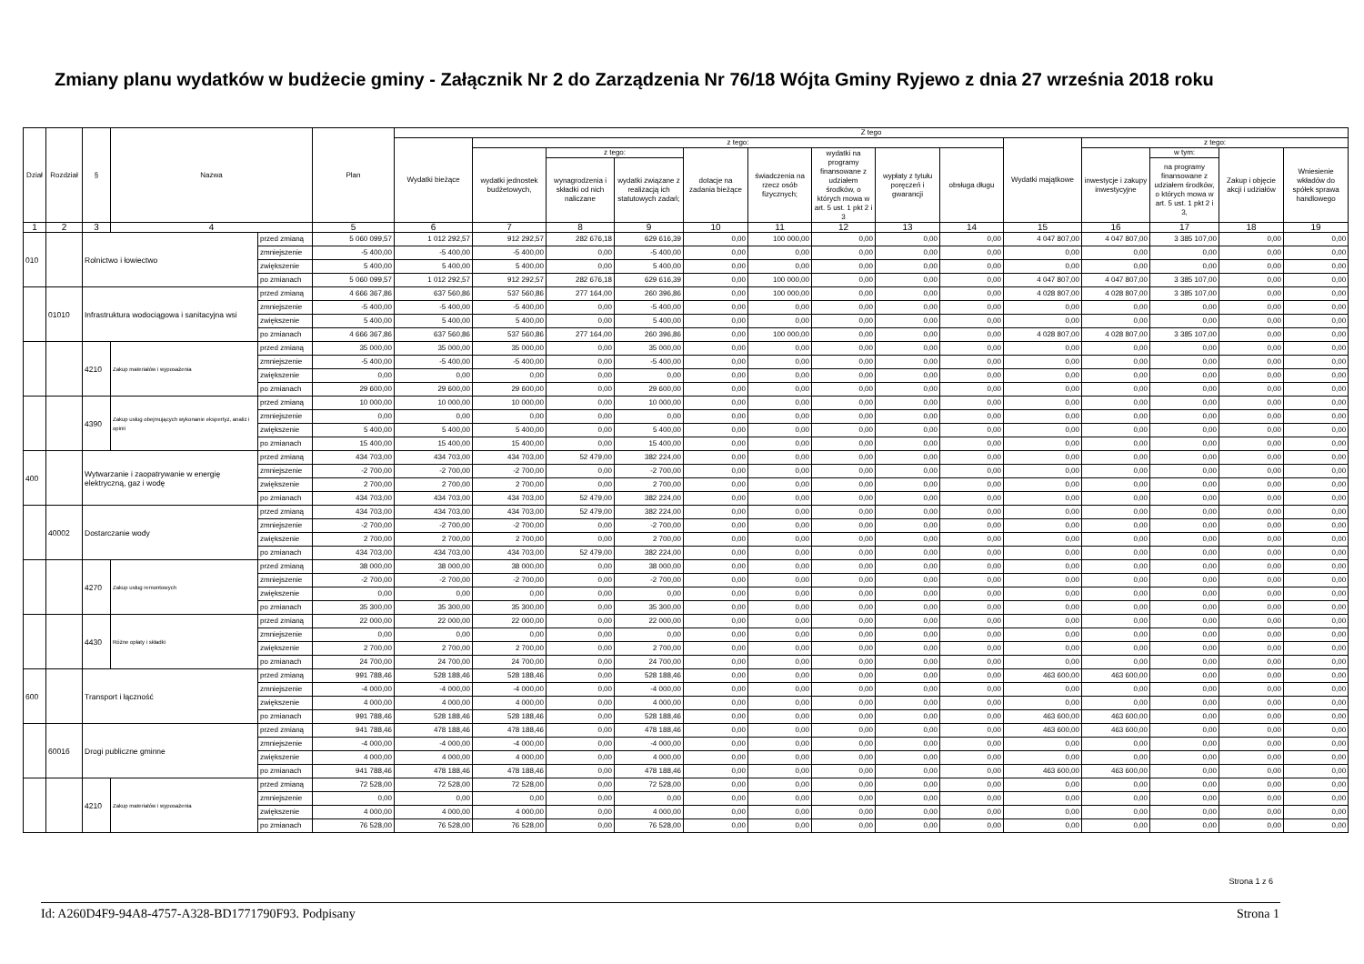Zmiany planu wydatków w budżecie gminy - Załącznik Nr 2 do Zarządzenia Nr 76/18 Wójta Gminy Ryjewo z dnia 27 września 2018 roku
| Dział | Rozdział | § | Nazwa | | Plan | Z tego | | | | | | | | | | | | | |
| --- | --- | --- | --- | --- | --- | --- | --- | --- | --- | --- | --- | --- | --- | --- | --- | --- | --- | --- | --- |
| | | | | | | Wydatki bieżące | z tego: | | | | | | | | Wydatki majątkowe | z tego: | | | |
| | | | | | | | wydatki jednostek budżetowych, | z tego: | | dotacje na zadania bieżące | świadczenia na rzecz osób fizycznych; | wydatki na programy finansowane z udziałem środków, o których mowa w art. 5 ust. 1 pkt 2 i 3 | wypłaty z tytułu poręczeń i gwarancji | obsługa długu | | inwestycje i zakupy inwestycyjne | w tym: | Zakup i objęcie akcji i udziałów | Wniesienie wkładów do spółek sprawa handlowego |
| | | | | | | | | wynagrodzenia i składki od nich naliczane | wydatki związane z realizacją ich statutowych zadań; | | | | | | | | na programy finansowane z udziałem środków, o których mowa w art. 5 ust. 1 pkt 2 i 3, | | |
| 1 | 2 | 3 | 4 | | 5 | 6 | 7 | 8 | 9 | 10 | 11 | 12 | 13 | 14 | 15 | 16 | 17 | 18 | 19 |
| 010 | | Rolnictwo i łowiectwo | | przed zmianą | 5 060 099,57 | 1 012 292,57 | 912 292,57 | 282 676,18 | 629 616,39 | 0,00 | 100 000,00 | 0,00 | 0,00 | 0,00 | 4 047 807,00 | 4 047 807,00 | 3 385 107,00 | 0,00 | 0,00 |
| | | | | zmniejszenie | -5 400,00 | -5 400,00 | -5 400,00 | 0,00 | -5 400,00 | 0,00 | 0,00 | 0,00 | 0,00 | 0,00 | 0,00 | 0,00 | 0,00 | 0,00 | 0,00 |
| | | | | zwiększenie | 5 400,00 | 5 400,00 | 5 400,00 | 0,00 | 5 400,00 | 0,00 | 0,00 | 0,00 | 0,00 | 0,00 | 0,00 | 0,00 | 0,00 | 0,00 | 0,00 |
| | | | | po zmianach | 5 060 099,57 | 1 012 292,57 | 912 292,57 | 282 676,18 | 629 616,39 | 0,00 | 100 000,00 | 0,00 | 0,00 | 0,00 | 4 047 807,00 | 4 047 807,00 | 3 385 107,00 | 0,00 | 0,00 |
| | 01010 | Infrastruktura wodociągowa i sanitacyjna wsi | | przed zmianą | 4 666 367,86 | 637 560,86 | 537 560,86 | 277 164,00 | 260 396,86 | 0,00 | 100 000,00 | 0,00 | 0,00 | 0,00 | 4 028 807,00 | 4 028 807,00 | 3 385 107,00 | 0,00 | 0,00 |
| | | | | zmniejszenie | -5 400,00 | -5 400,00 | -5 400,00 | 0,00 | -5 400,00 | 0,00 | 0,00 | 0,00 | 0,00 | 0,00 | 0,00 | 0,00 | 0,00 | 0,00 | 0,00 |
| | | | | zwiększenie | 5 400,00 | 5 400,00 | 5 400,00 | 0,00 | 5 400,00 | 0,00 | 0,00 | 0,00 | 0,00 | 0,00 | 0,00 | 0,00 | 0,00 | 0,00 | 0,00 |
| | | | | po zmianach | 4 666 367,86 | 637 560,86 | 537 560,86 | 277 164,00 | 260 396,86 | 0,00 | 100 000,00 | 0,00 | 0,00 | 0,00 | 4 028 807,00 | 4 028 807,00 | 3 385 107,00 | 0,00 | 0,00 |
| | | 4210 | Zakup materiałów i wyposażenia | przed zmianą | 35 000,00 | 35 000,00 | 35 000,00 | 0,00 | 35 000,00 | 0,00 | 0,00 | 0,00 | 0,00 | 0,00 | 0,00 | 0,00 | 0,00 | 0,00 | 0,00 |
| | | | | zmniejszenie | -5 400,00 | -5 400,00 | -5 400,00 | 0,00 | -5 400,00 | 0,00 | 0,00 | 0,00 | 0,00 | 0,00 | 0,00 | 0,00 | 0,00 | 0,00 | 0,00 |
| | | | | zwiększenie | 0,00 | 0,00 | 0,00 | 0,00 | 0,00 | 0,00 | 0,00 | 0,00 | 0,00 | 0,00 | 0,00 | 0,00 | 0,00 | 0,00 | 0,00 |
| | | | | po zmianach | 29 600,00 | 29 600,00 | 29 600,00 | 0,00 | 29 600,00 | 0,00 | 0,00 | 0,00 | 0,00 | 0,00 | 0,00 | 0,00 | 0,00 | 0,00 | 0,00 |
| | | 4390 | Zakup usług obejmujących wykonanie ekspertyz, analiz i opinii | przed zmianą | 10 000,00 | 10 000,00 | 10 000,00 | 0,00 | 10 000,00 | 0,00 | 0,00 | 0,00 | 0,00 | 0,00 | 0,00 | 0,00 | 0,00 | 0,00 | 0,00 |
| | | | | zmniejszenie | 0,00 | 0,00 | 0,00 | 0,00 | 0,00 | 0,00 | 0,00 | 0,00 | 0,00 | 0,00 | 0,00 | 0,00 | 0,00 | 0,00 | 0,00 |
| | | | | zwiększenie | 5 400,00 | 5 400,00 | 5 400,00 | 0,00 | 5 400,00 | 0,00 | 0,00 | 0,00 | 0,00 | 0,00 | 0,00 | 0,00 | 0,00 | 0,00 | 0,00 |
| | | | | po zmianach | 15 400,00 | 15 400,00 | 15 400,00 | 0,00 | 15 400,00 | 0,00 | 0,00 | 0,00 | 0,00 | 0,00 | 0,00 | 0,00 | 0,00 | 0,00 | 0,00 |
| 400 | | Wytwarzanie i zaopatrywanie w energię elektryczną, gaz i wodę | | przed zmianą | 434 703,00 | 434 703,00 | 434 703,00 | 52 479,00 | 382 224,00 | 0,00 | 0,00 | 0,00 | 0,00 | 0,00 | 0,00 | 0,00 | 0,00 | 0,00 | 0,00 |
| | | | | zmniejszenie | -2 700,00 | -2 700,00 | -2 700,00 | 0,00 | -2 700,00 | 0,00 | 0,00 | 0,00 | 0,00 | 0,00 | 0,00 | 0,00 | 0,00 | 0,00 | 0,00 |
| | | | | zwiększenie | 2 700,00 | 2 700,00 | 2 700,00 | 0,00 | 2 700,00 | 0,00 | 0,00 | 0,00 | 0,00 | 0,00 | 0,00 | 0,00 | 0,00 | 0,00 | 0,00 |
| | | | | po zmianach | 434 703,00 | 434 703,00 | 434 703,00 | 52 479,00 | 382 224,00 | 0,00 | 0,00 | 0,00 | 0,00 | 0,00 | 0,00 | 0,00 | 0,00 | 0,00 | 0,00 |
| | 40002 | Dostarczanie wody | | przed zmianą | 434 703,00 | 434 703,00 | 434 703,00 | 52 479,00 | 382 224,00 | 0,00 | 0,00 | 0,00 | 0,00 | 0,00 | 0,00 | 0,00 | 0,00 | 0,00 | 0,00 |
| | | | | zmniejszenie | -2 700,00 | -2 700,00 | -2 700,00 | 0,00 | -2 700,00 | 0,00 | 0,00 | 0,00 | 0,00 | 0,00 | 0,00 | 0,00 | 0,00 | 0,00 | 0,00 |
| | | | | zwiększenie | 2 700,00 | 2 700,00 | 2 700,00 | 0,00 | 2 700,00 | 0,00 | 0,00 | 0,00 | 0,00 | 0,00 | 0,00 | 0,00 | 0,00 | 0,00 | 0,00 |
| | | | | po zmianach | 434 703,00 | 434 703,00 | 434 703,00 | 52 479,00 | 382 224,00 | 0,00 | 0,00 | 0,00 | 0,00 | 0,00 | 0,00 | 0,00 | 0,00 | 0,00 | 0,00 |
| | | 4270 | Zakup usług remontowych | przed zmianą | 38 000,00 | 38 000,00 | 38 000,00 | 0,00 | 38 000,00 | 0,00 | 0,00 | 0,00 | 0,00 | 0,00 | 0,00 | 0,00 | 0,00 | 0,00 | 0,00 |
| | | | | zmniejszenie | -2 700,00 | -2 700,00 | -2 700,00 | 0,00 | -2 700,00 | 0,00 | 0,00 | 0,00 | 0,00 | 0,00 | 0,00 | 0,00 | 0,00 | 0,00 | 0,00 |
| | | | | zwiększenie | 0,00 | 0,00 | 0,00 | 0,00 | 0,00 | 0,00 | 0,00 | 0,00 | 0,00 | 0,00 | 0,00 | 0,00 | 0,00 | 0,00 | 0,00 |
| | | | | po zmianach | 35 300,00 | 35 300,00 | 35 300,00 | 0,00 | 35 300,00 | 0,00 | 0,00 | 0,00 | 0,00 | 0,00 | 0,00 | 0,00 | 0,00 | 0,00 | 0,00 |
| | | 4430 | Różne opłaty i składki | przed zmianą | 22 000,00 | 22 000,00 | 22 000,00 | 0,00 | 22 000,00 | 0,00 | 0,00 | 0,00 | 0,00 | 0,00 | 0,00 | 0,00 | 0,00 | 0,00 | 0,00 |
| | | | | zmniejszenie | 0,00 | 0,00 | 0,00 | 0,00 | 0,00 | 0,00 | 0,00 | 0,00 | 0,00 | 0,00 | 0,00 | 0,00 | 0,00 | 0,00 | 0,00 |
| | | | | zwiększenie | 2 700,00 | 2 700,00 | 2 700,00 | 0,00 | 2 700,00 | 0,00 | 0,00 | 0,00 | 0,00 | 0,00 | 0,00 | 0,00 | 0,00 | 0,00 | 0,00 |
| | | | | po zmianach | 24 700,00 | 24 700,00 | 24 700,00 | 0,00 | 24 700,00 | 0,00 | 0,00 | 0,00 | 0,00 | 0,00 | 0,00 | 0,00 | 0,00 | 0,00 | 0,00 |
| 600 | | Transport i łączność | | przed zmianą | 991 788,46 | 528 188,46 | 528 188,46 | 0,00 | 528 188,46 | 0,00 | 0,00 | 0,00 | 0,00 | 0,00 | 463 600,00 | 463 600,00 | 0,00 | 0,00 | 0,00 |
| | | | | zmniejszenie | -4 000,00 | -4 000,00 | -4 000,00 | 0,00 | -4 000,00 | 0,00 | 0,00 | 0,00 | 0,00 | 0,00 | 0,00 | 0,00 | 0,00 | 0,00 | 0,00 |
| | | | | zwiększenie | 4 000,00 | 4 000,00 | 4 000,00 | 0,00 | 4 000,00 | 0,00 | 0,00 | 0,00 | 0,00 | 0,00 | 0,00 | 0,00 | 0,00 | 0,00 | 0,00 |
| | | | | po zmianach | 991 788,46 | 528 188,46 | 528 188,46 | 0,00 | 528 188,46 | 0,00 | 0,00 | 0,00 | 0,00 | 0,00 | 463 600,00 | 463 600,00 | 0,00 | 0,00 | 0,00 |
| | 60016 | Drogi publiczne gminne | | przed zmianą | 941 788,46 | 478 188,46 | 478 188,46 | 0,00 | 478 188,46 | 0,00 | 0,00 | 0,00 | 0,00 | 0,00 | 463 600,00 | 463 600,00 | 0,00 | 0,00 | 0,00 |
| | | | | zmniejszenie | -4 000,00 | -4 000,00 | -4 000,00 | 0,00 | -4 000,00 | 0,00 | 0,00 | 0,00 | 0,00 | 0,00 | 0,00 | 0,00 | 0,00 | 0,00 | 0,00 |
| | | | | zwiększenie | 4 000,00 | 4 000,00 | 4 000,00 | 0,00 | 4 000,00 | 0,00 | 0,00 | 0,00 | 0,00 | 0,00 | 0,00 | 0,00 | 0,00 | 0,00 | 0,00 |
| | | | | po zmianach | 941 788,46 | 478 188,46 | 478 188,46 | 0,00 | 478 188,46 | 0,00 | 0,00 | 0,00 | 0,00 | 0,00 | 463 600,00 | 463 600,00 | 0,00 | 0,00 | 0,00 |
| | | 4210 | Zakup materiałów i wyposażenia | przed zmianą | 72 528,00 | 72 528,00 | 72 528,00 | 0,00 | 72 528,00 | 0,00 | 0,00 | 0,00 | 0,00 | 0,00 | 0,00 | 0,00 | 0,00 | 0,00 | 0,00 |
| | | | | zmniejszenie | 0,00 | 0,00 | 0,00 | 0,00 | 0,00 | 0,00 | 0,00 | 0,00 | 0,00 | 0,00 | 0,00 | 0,00 | 0,00 | 0,00 | 0,00 |
| | | | | zwiększenie | 4 000,00 | 4 000,00 | 4 000,00 | 0,00 | 4 000,00 | 0,00 | 0,00 | 0,00 | 0,00 | 0,00 | 0,00 | 0,00 | 0,00 | 0,00 | 0,00 |
| | | | | po zmianach | 76 528,00 | 76 528,00 | 76 528,00 | 0,00 | 76 528,00 | 0,00 | 0,00 | 0,00 | 0,00 | 0,00 | 0,00 | 0,00 | 0,00 | 0,00 | 0,00 |
Strona 1 z 6
Id: A260D4F9-94A8-4757-A328-BD1771790F93. Podpisany Strona 1